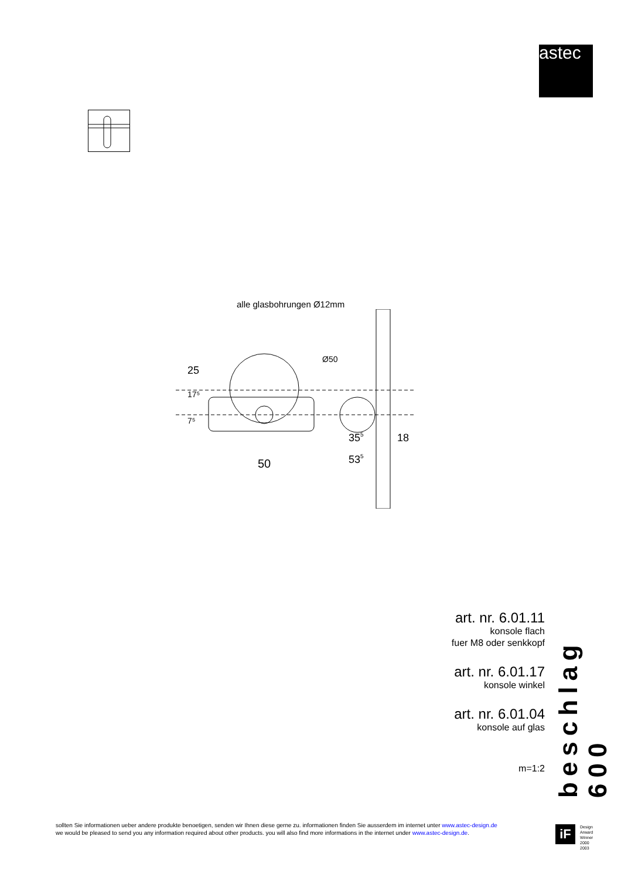astec
alle glasbohrungen Ø12mm
Ø50
50
355
535
18
25
17⁵
7⁵
art. nr. 6.01.11
konsole flach
fuer M8 oder senkkopf
art. nr. 6.01.17
konsole winkel
art. nr. 6.01.04
konsole auf glas
m=1:2
beschlag 600
sollten Sie informationen ueber andere produkte benoetigen, senden wir Ihnen diese gerne zu. informationen finden Sie ausserdem im internet unter www.astec-design.de
we would be pleased to send you any information required about other products. you will also find more informations in the internet under www.astec-design.de.
iF
Design
Arward
Winner
2000
2003